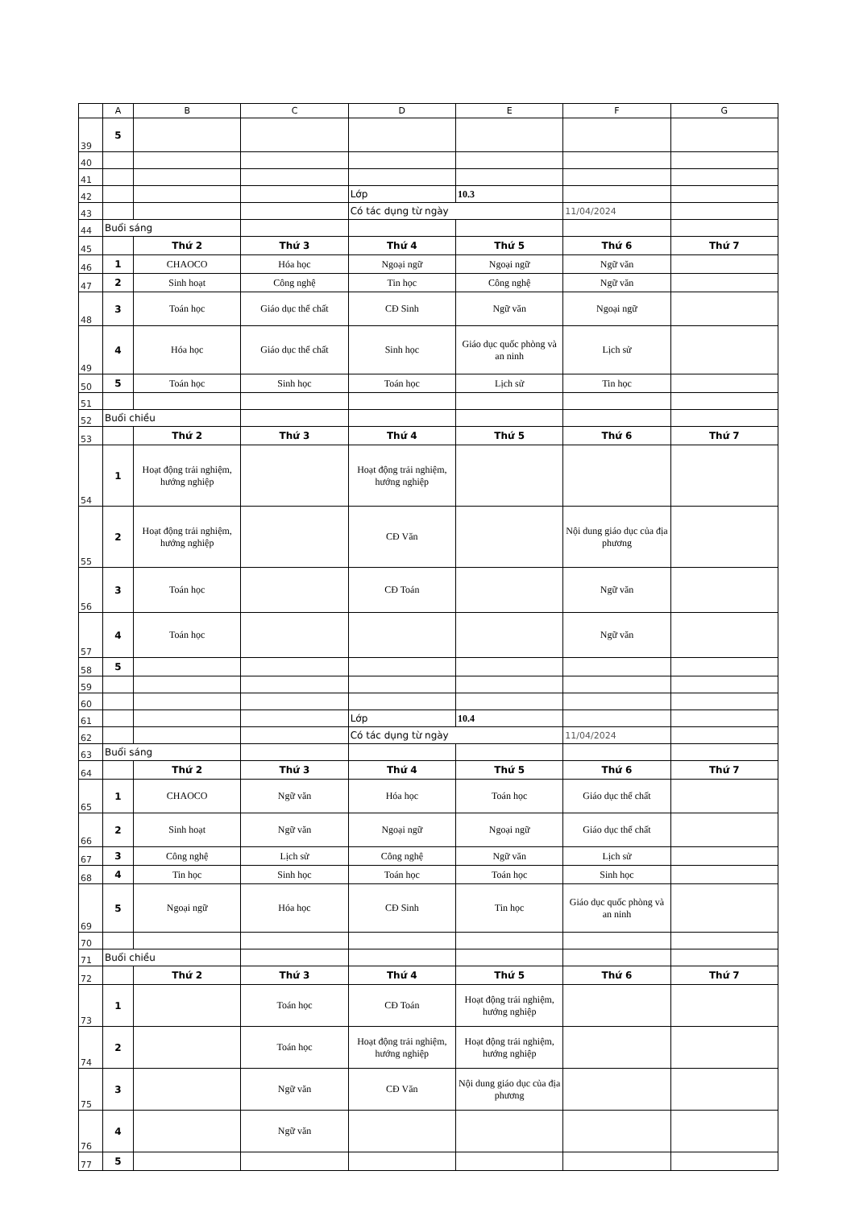| | A | B | C | D | E | F | G |
| --- | --- | --- | --- | --- | --- | --- | --- |
| 39 | 5 | | | | | | |
| 40 | | | | | | | |
| 41 | | | | | | | |
| 42 | | | | Lớp | 10.3 | | |
| 43 | | | | Có tác dụng từ ngày | | 11/04/2024 | |
| 44 | Buổi sáng | | | | | | |
| 45 | | Thứ 2 | Thứ 3 | Thứ 4 | Thứ 5 | Thứ 6 | Thứ 7 |
| 46 | 1 | CHAOCO | Hóa học | Ngoại ngữ | Ngoại ngữ | Ngữ văn | |
| 47 | 2 | Sinh hoạt | Công nghệ | Tin học | Công nghệ | Ngữ văn | |
| 48 | 3 | Toán học | Giáo dục thể chất | CĐ Sinh | Ngữ văn | Ngoại ngữ | |
| 49 | 4 | Hóa học | Giáo dục thể chất | Sinh học | Giáo dục quốc phòng và an ninh | Lịch sử | |
| 50 | 5 | Toán học | Sinh học | Toán học | Lịch sử | Tin học | |
| 51 | | | | | | | |
| 52 | Buổi chiều | | | | | | |
| 53 | | Thứ 2 | Thứ 3 | Thứ 4 | Thứ 5 | Thứ 6 | Thứ 7 |
| 54 | 1 | Hoạt động trải nghiệm, hướng nghiệp | | Hoạt động trải nghiệm, hướng nghiệp | | | |
| 55 | 2 | Hoạt động trải nghiệm, hướng nghiệp | | CĐ Văn | | Nội dung giáo dục của địa phương | |
| 56 | 3 | Toán học | | CĐ Toán | | Ngữ văn | |
| 57 | 4 | Toán học | | | | Ngữ văn | |
| 58 | 5 | | | | | | |
| 59 | | | | | | | |
| 60 | | | | | | | |
| 61 | | | | Lớp | 10.4 | | |
| 62 | | | | Có tác dụng từ ngày | | 11/04/2024 | |
| 63 | Buổi sáng | | | | | | |
| 64 | | Thứ 2 | Thứ 3 | Thứ 4 | Thứ 5 | Thứ 6 | Thứ 7 |
| 65 | 1 | CHAOCO | Ngữ văn | Hóa học | Toán học | Giáo dục thể chất | |
| 66 | 2 | Sinh hoạt | Ngữ văn | Ngoại ngữ | Ngoại ngữ | Giáo dục thể chất | |
| 67 | 3 | Công nghệ | Lịch sử | Công nghệ | Ngữ văn | Lịch sử | |
| 68 | 4 | Tin học | Sinh học | Toán học | Toán học | Sinh học | |
| 69 | 5 | Ngoại ngữ | Hóa học | CĐ Sinh | Tin học | Giáo dục quốc phòng và an ninh | |
| 70 | | | | | | | |
| 71 | Buổi chiều | | | | | | |
| 72 | | Thứ 2 | Thứ 3 | Thứ 4 | Thứ 5 | Thứ 6 | Thứ 7 |
| 73 | 1 | | Toán học | CĐ Toán | Hoạt động trải nghiệm, hướng nghiệp | | |
| 74 | 2 | | Toán học | Hoạt động trải nghiệm, hướng nghiệp | Hoạt động trải nghiệm, hướng nghiệp | | |
| 75 | 3 | | Ngữ văn | CĐ Văn | Nội dung giáo dục của địa phương | | |
| 76 | 4 | | Ngữ văn | | | | |
| 77 | 5 | | | | | | |